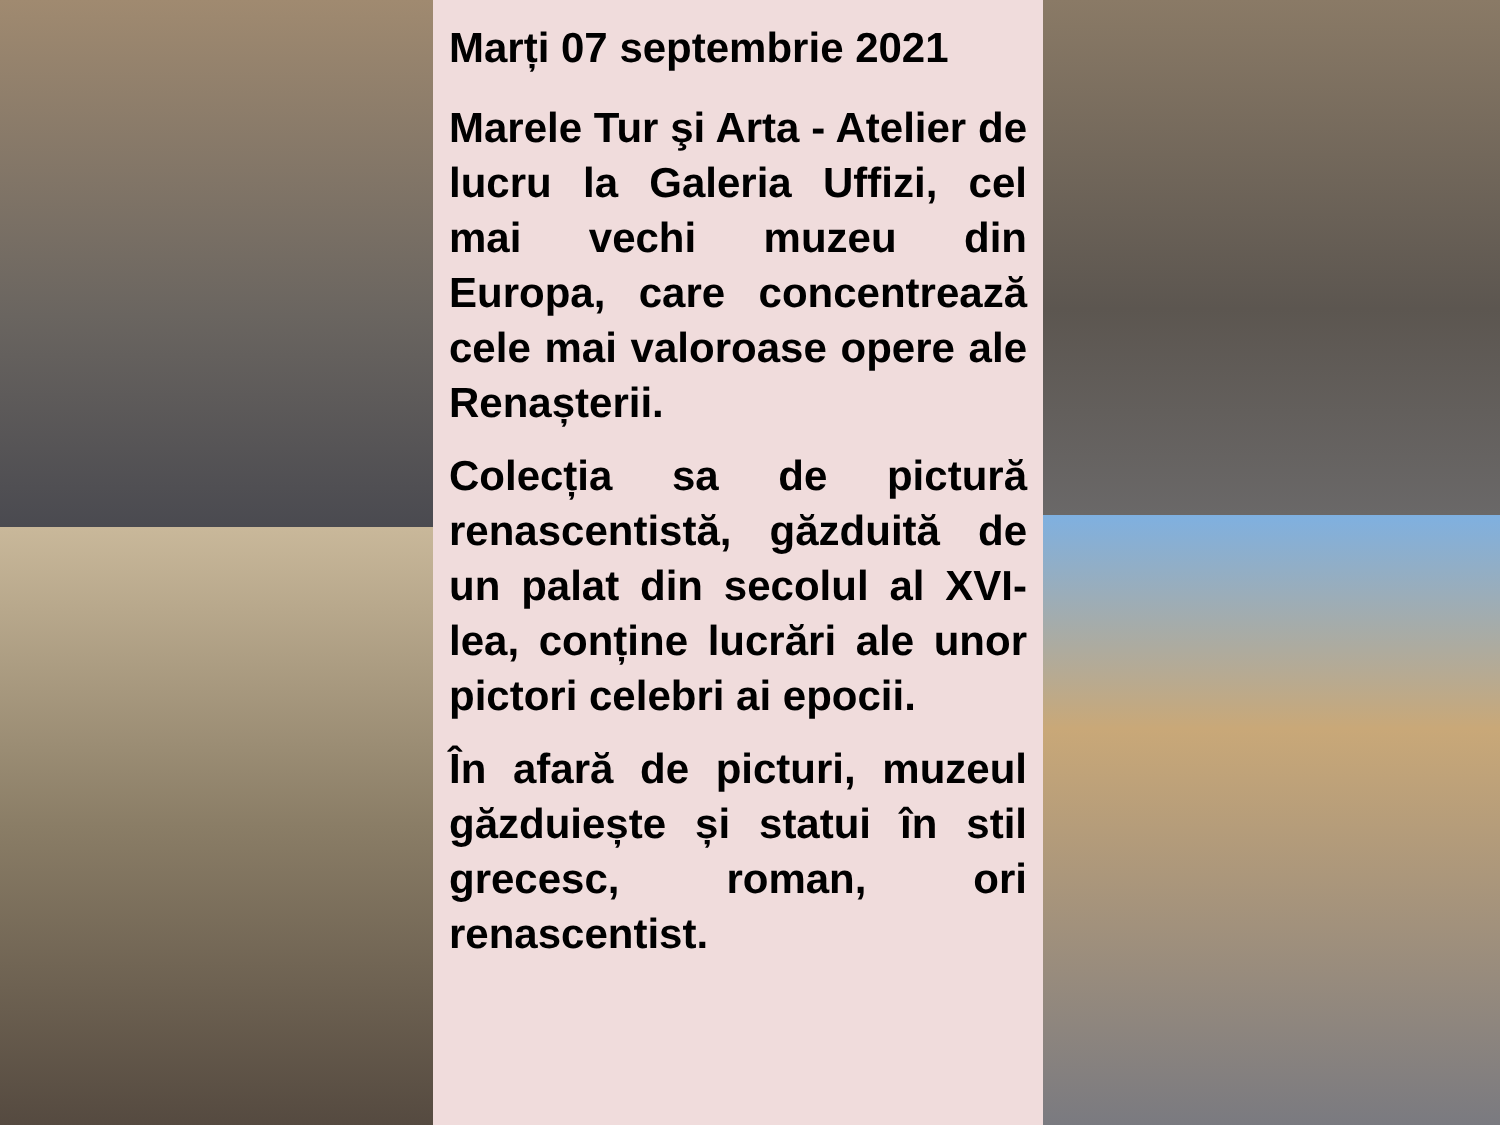Marți 07 septembrie 2021
Marele Tur şi Arta - Atelier de lucru la Galeria Uffizi, cel mai vechi muzeu din Europa, care concentrează cele mai valoroase opere ale Renașterii.
Colecția sa de pictură renascentistă, găzduită de un palat din secolul al XVI-lea, conține lucrări ale unor pictori celebri ai epocii.
În afară de picturi, muzeul găzduiește și statui în stil grecesc, roman, ori renascentist.